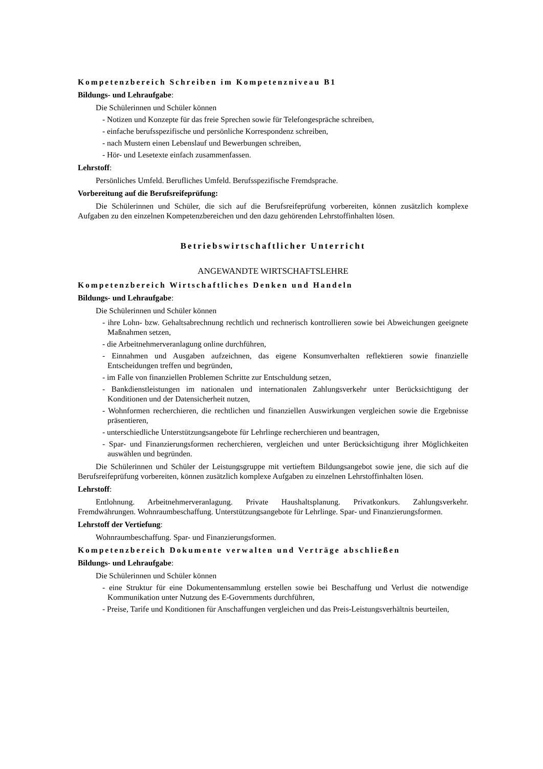Kompetenzbereich Schreiben im Kompetenzniveau B1
Bildungs- und Lehraufgabe:
Die Schülerinnen und Schüler können
- Notizen und Konzepte für das freie Sprechen sowie für Telefongespräche schreiben,
- einfache berufsspezifische und persönliche Korrespondenz schreiben,
- nach Mustern einen Lebenslauf und Bewerbungen schreiben,
- Hör- und Lesetexte einfach zusammenfassen.
Lehrstoff:
Persönliches Umfeld. Berufliches Umfeld. Berufsspezifische Fremdsprache.
Vorbereitung auf die Berufsreifeprüfung:
Die Schülerinnen und Schüler, die sich auf die Berufsreifeprüfung vorbereiten, können zusätzlich komplexe Aufgaben zu den einzelnen Kompetenzbereichen und den dazu gehörenden Lehrstoffinhalten lösen.
Betriebswirtschaftlicher Unterricht
ANGEWANDTE WIRTSCHAFTSLEHRE
Kompetenzbereich Wirtschaftliches Denken und Handeln
Bildungs- und Lehraufgabe:
Die Schülerinnen und Schüler können
- ihre Lohn- bzw. Gehaltsabrechnung rechtlich und rechnerisch kontrollieren sowie bei Abweichungen geeignete Maßnahmen setzen,
- die Arbeitnehmerveranlagung online durchführen,
- Einnahmen und Ausgaben aufzeichnen, das eigene Konsumverhalten reflektieren sowie finanzielle Entscheidungen treffen und begründen,
- im Falle von finanziellen Problemen Schritte zur Entschuldung setzen,
- Bankdienstleistungen im nationalen und internationalen Zahlungsverkehr unter Berücksichtigung der Konditionen und der Datensicherheit nutzen,
- Wohnformen recherchieren, die rechtlichen und finanziellen Auswirkungen vergleichen sowie die Ergebnisse präsentieren,
- unterschiedliche Unterstützungsangebote für Lehrlinge recherchieren und beantragen,
- Spar- und Finanzierungsformen recherchieren, vergleichen und unter Berücksichtigung ihrer Möglichkeiten auswählen und begründen.
Die Schülerinnen und Schüler der Leistungsgruppe mit vertieftem Bildungsangebot sowie jene, die sich auf die Berufsreifeprüfung vorbereiten, können zusätzlich komplexe Aufgaben zu einzelnen Lehrstoffinhalten lösen.
Lehrstoff:
Entlohnung. Arbeitnehmerveranlagung. Private Haushaltsplanung. Privatkonkurs. Zahlungsverkehr. Fremdwährungen. Wohnraumbeschaffung. Unterstützungsangebote für Lehrlinge. Spar- und Finanzierungsformen.
Lehrstoff der Vertiefung:
Wohnraumbeschaffung. Spar- und Finanzierungsformen.
Kompetenzbereich Dokumente verwalten und Verträge abschließen
Bildungs- und Lehraufgabe:
Die Schülerinnen und Schüler können
- eine Struktur für eine Dokumentensammlung erstellen sowie bei Beschaffung und Verlust die notwendige Kommunikation unter Nutzung des E-Governments durchführen,
- Preise, Tarife und Konditionen für Anschaffungen vergleichen und das Preis-Leistungsverhältnis beurteilen,